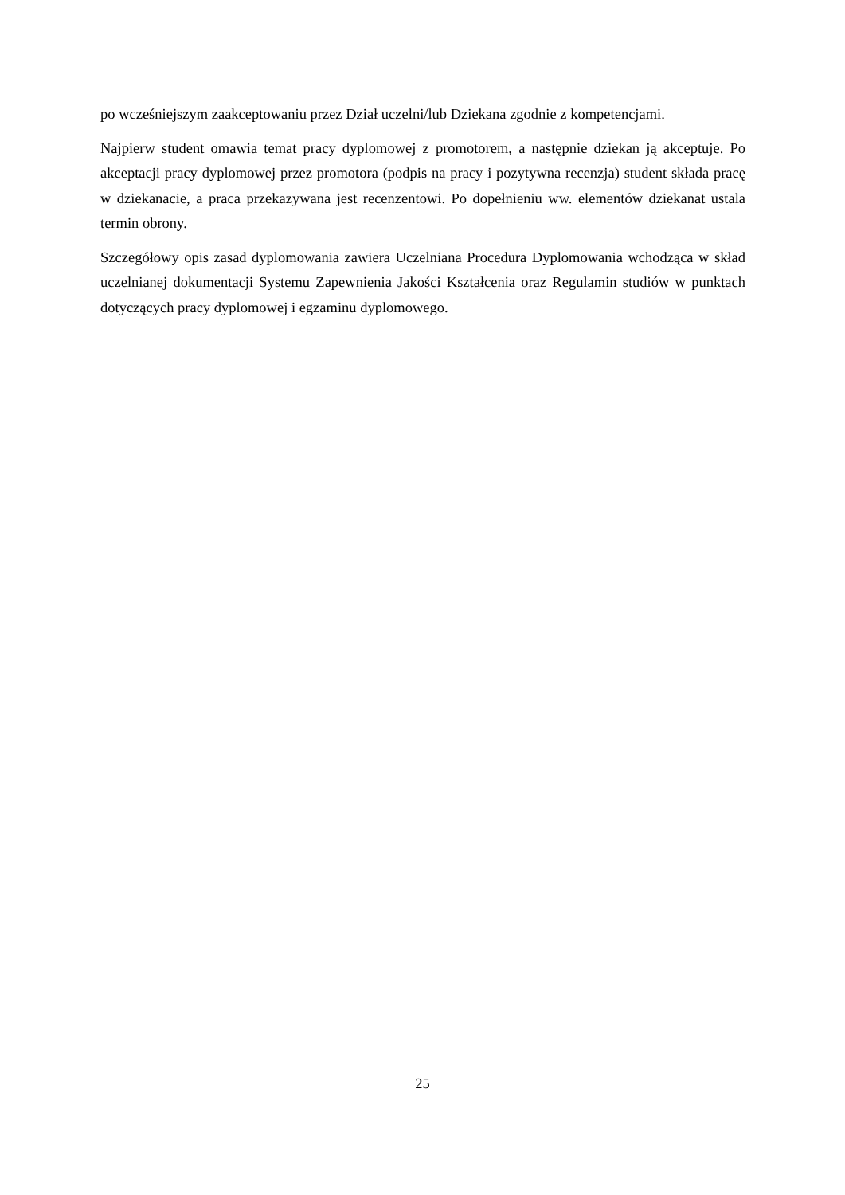po wcześniejszym zaakceptowaniu przez Dział uczelni/lub Dziekana zgodnie z kompetencjami.
Najpierw student omawia temat pracy dyplomowej z promotorem, a następnie dziekan ją akceptuje. Po akceptacji pracy dyplomowej przez promotora (podpis na pracy i pozytywna recenzja) student składa pracę w dziekanacie, a praca przekazywana jest recenzentowi. Po dopełnieniu ww. elementów dziekanat ustala termin obrony.
Szczegółowy opis zasad dyplomowania zawiera Uczelniana Procedura Dyplomowania wchodząca w skład uczelnianej dokumentacji Systemu Zapewnienia Jakości Kształcenia oraz Regulamin studiów w punktach dotyczących pracy dyplomowej i egzaminu dyplomowego.
25